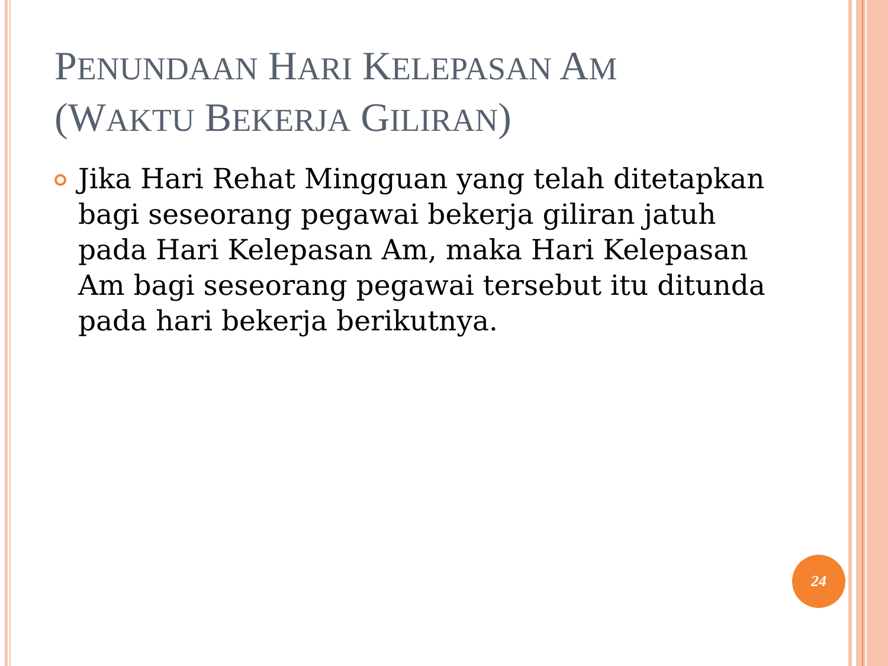PENUNDAAN HARI KELEPASAN AM
(WAKTU BEKERJA GILIRAN)
Jika Hari Rehat Mingguan yang telah ditetapkan bagi seseorang pegawai bekerja giliran jatuh pada Hari Kelepasan Am, maka Hari Kelepasan Am bagi seseorang pegawai tersebut itu ditunda pada hari bekerja berikutnya.
24